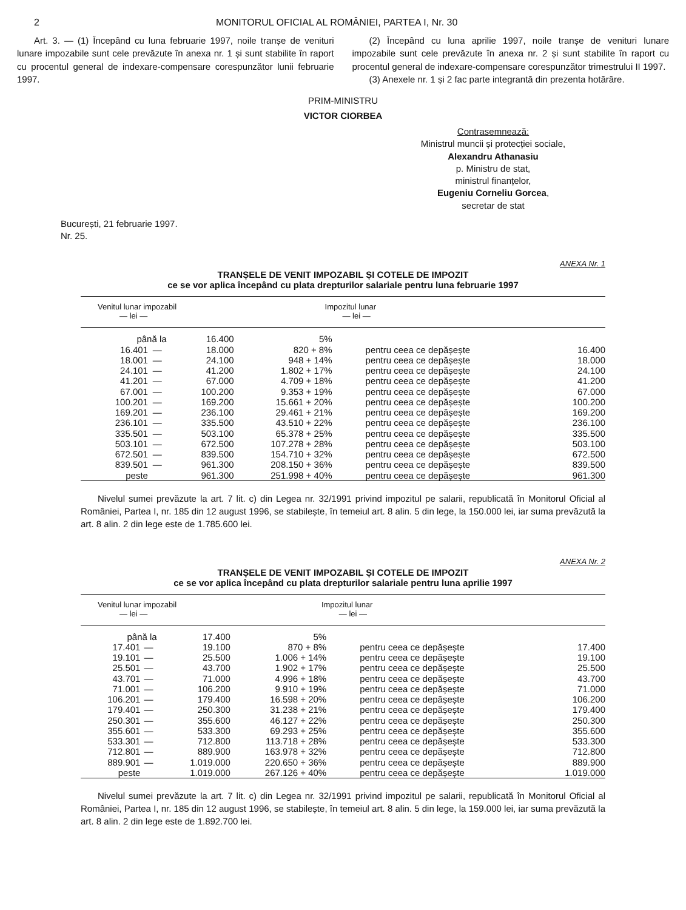2 MONITORUL OFICIAL AL ROMÂNIEI, PARTEA I, Nr. 30
Art. 3. — (1) Începând cu luna februarie 1997, noile tranșe de venituri lunare impozabile sunt cele prevăzute în anexa nr. 1 și sunt stabilite în raport cu procentul general de indexare-compensare corespunzător lunii februarie 1997.
(2) Începând cu luna aprilie 1997, noile tranșe de venituri lunare impozabile sunt cele prevăzute în anexa nr. 2 și sunt stabilite în raport cu procentul general de indexare-compensare corespunzător trimestrului II 1997.
(3) Anexele nr. 1 și 2 fac parte integrantă din prezenta hotărâre.
PRIM-MINISTRU
VICTOR CIORBEA
Contrasemnează:
Ministrul muncii și protecției sociale,
Alexandru Athanasiu
p. Ministru de stat,
ministrul finanțelor,
Eugeniu Corneliu Gorcea,
secretar de stat
București, 21 februarie 1997.
Nr. 25.
ANEXA Nr. 1
TRANȘELE DE VENIT IMPOZABIL ȘI COTELE DE IMPOZIT
ce se vor aplica începând cu plata drepturilor salariale pentru luna februarie 1997
| Venitul lunar impozabil — lei — | | | Impozitul lunar — lei — | | |
| --- | --- | --- | --- | --- | --- |
| până la | | 16.400 | 5% | | |
| 16.401 | — | 18.000 | 820 + 8% | pentru ceea ce depășește | 16.400 |
| 18.001 | — | 24.100 | 948 + 14% | pentru ceea ce depășește | 18.000 |
| 24.101 | — | 41.200 | 1.802 + 17% | pentru ceea ce depășește | 24.100 |
| 41.201 | — | 67.000 | 4.709 + 18% | pentru ceea ce depășește | 41.200 |
| 67.001 | — | 100.200 | 9.353 + 19% | pentru ceea ce depășește | 67.000 |
| 100.201 | — | 169.200 | 15.661 + 20% | pentru ceea ce depășește | 100.200 |
| 169.201 | — | 236.100 | 29.461 + 21% | pentru ceea ce depășește | 169.200 |
| 236.101 | — | 335.500 | 43.510 + 22% | pentru ceea ce depășește | 236.100 |
| 335.501 | — | 503.100 | 65.378 + 25% | pentru ceea ce depășește | 335.500 |
| 503.101 | — | 672.500 | 107.278 + 28% | pentru ceea ce depășește | 503.100 |
| 672.501 | — | 839.500 | 154.710 + 32% | pentru ceea ce depășește | 672.500 |
| 839.501 | — | 961.300 | 208.150 + 36% | pentru ceea ce depășește | 839.500 |
| peste | | 961.300 | 251.998 + 40% | pentru ceea ce depășește | 961.300 |
Nivelul sumei prevăzute la art. 7 lit. c) din Legea nr. 32/1991 privind impozitul pe salarii, republicată în Monitorul Oficial al României, Partea I, nr. 185 din 12 august 1996, se stabilește, în temeiul art. 8 alin. 5 din lege, la 150.000 lei, iar suma prevăzută la art. 8 alin. 2 din lege este de 1.785.600 lei.
ANEXA Nr. 2
TRANȘELE DE VENIT IMPOZABIL ȘI COTELE DE IMPOZIT
ce se vor aplica începând cu plata drepturilor salariale pentru luna aprilie 1997
| Venitul lunar impozabil — lei — | | | Impozitul lunar — lei — | | |
| --- | --- | --- | --- | --- | --- |
| până la | | 17.400 | 5% | | |
| 17.401 | — | 19.100 | 870 + 8% | pentru ceea ce depășește | 17.400 |
| 19.101 | — | 25.500 | 1.006 + 14% | pentru ceea ce depășește | 19.100 |
| 25.501 | — | 43.700 | 1.902 + 17% | pentru ceea ce depășește | 25.500 |
| 43.701 | — | 71.000 | 4.996 + 18% | pentru ceea ce depășește | 43.700 |
| 71.001 | — | 106.200 | 9.910 + 19% | pentru ceea ce depășește | 71.000 |
| 106.201 | — | 179.400 | 16.598 + 20% | pentru ceea ce depășește | 106.200 |
| 179.401 | — | 250.300 | 31.238 + 21% | pentru ceea ce depășește | 179.400 |
| 250.301 | — | 355.600 | 46.127 + 22% | pentru ceea ce depășește | 250.300 |
| 355.601 | — | 533.300 | 69.293 + 25% | pentru ceea ce depășește | 355.600 |
| 533.301 | — | 712.800 | 113.718 + 28% | pentru ceea ce depășește | 533.300 |
| 712.801 | — | 889.900 | 163.978 + 32% | pentru ceea ce depășește | 712.800 |
| 889.901 | — | 1.019.000 | 220.650 + 36% | pentru ceea ce depășește | 889.900 |
| peste | | 1.019.000 | 267.126 + 40% | pentru ceea ce depășește | 1.019.000 |
Nivelul sumei prevăzute la art. 7 lit. c) din Legea nr. 32/1991 privind impozitul pe salarii, republicată în Monitorul Oficial al României, Partea I, nr. 185 din 12 august 1996, se stabilește, în temeiul art. 8 alin. 5 din lege, la 159.000 lei, iar suma prevăzută la art. 8 alin. 2 din lege este de 1.892.700 lei.